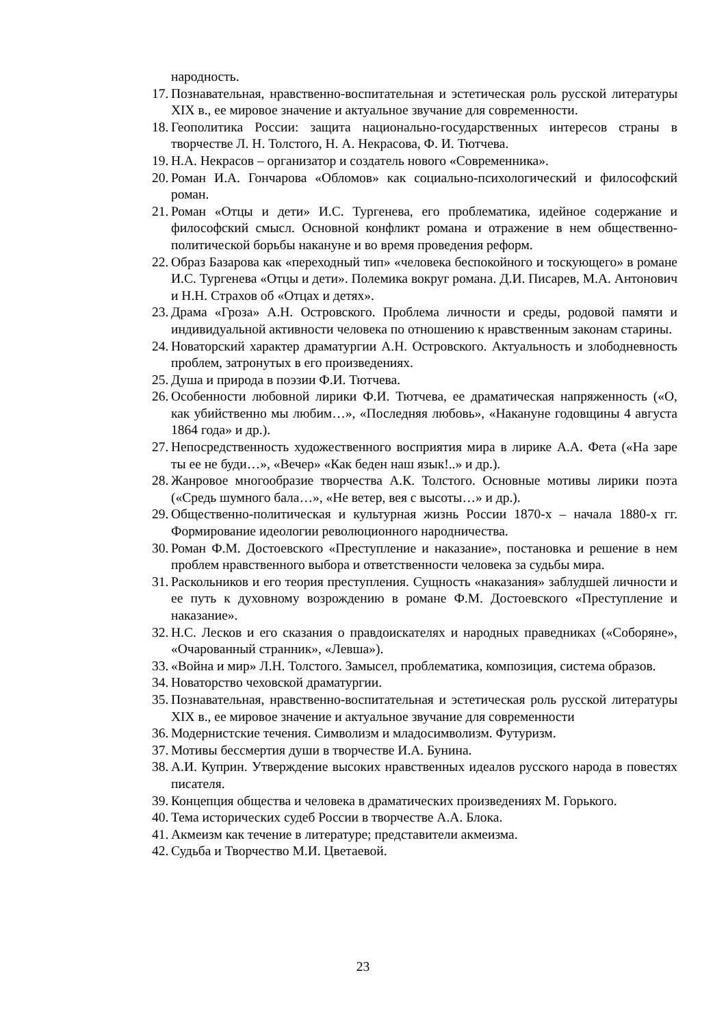народность.
17. Познавательная, нравственно-воспитательная и эстетическая роль русской литературы XIX в., ее мировое значение и актуальное звучание для современности.
18. Геополитика России: защита национально-государственных интересов страны в творчестве Л. Н. Толстого, Н. А. Некрасова, Ф. И. Тютчева.
19. Н.А. Некрасов – организатор и создатель нового «Современника».
20. Роман И.А. Гончарова «Обломов» как социально-психологический и философский роман.
21. Роман «Отцы и дети» И.С. Тургенева, его проблематика, идейное содержание и философский смысл. Основной конфликт романа и отражение в нем общественно-политической борьбы накануне и во время проведения реформ.
22. Образ Базарова как «переходный тип» «человека беспокойного и тоскующего» в романе И.С. Тургенева «Отцы и дети». Полемика вокруг романа. Д.И. Писарев, М.А. Антонович и Н.Н. Страхов об «Отцах и детях».
23. Драма «Гроза» А.Н. Островского. Проблема личности и среды, родовой памяти и индивидуальной активности человека по отношению к нравственным законам старины.
24. Новаторский характер драматургии А.Н. Островского. Актуальность и злободневность проблем, затронутых в его произведениях.
25. Душа и природа в поэзии Ф.И. Тютчева.
26. Особенности любовной лирики Ф.И. Тютчева, ее драматическая напряженность («О, как убийственно мы любим…», «Последняя любовь», «Накануне годовщины 4 августа 1864 года» и др.).
27. Непосредственность художественного восприятия мира в лирике А.А. Фета («На заре ты ее не буди…», «Вечер» «Как беден наш язык!..» и др.).
28. Жанровое многообразие творчества А.К. Толстого. Основные мотивы лирики поэта («Средь шумного бала…», «Не ветер, вея с высоты…» и др.).
29. Общественно-политическая и культурная жизнь России 1870-х – начала 1880-х гг. Формирование идеологии революционного народничества.
30. Роман Ф.М. Достоевского «Преступление и наказание», постановка и решение в нем проблем нравственного выбора и ответственности человека за судьбы мира.
31. Раскольников и его теория преступления. Сущность «наказания» заблудшей личности и ее путь к духовному возрождению в романе Ф.М. Достоевского «Преступление и наказание».
32. Н.С. Лесков и его сказания о правдоискателях и народных праведниках («Соборяне», «Очарованный странник», «Левша»).
33. «Война и мир» Л.Н. Толстого. Замысел, проблематика, композиция, система образов.
34. Новаторство чеховской драматургии.
35. Познавательная, нравственно-воспитательная и эстетическая роль русской литературы XIX в., ее мировое значение и актуальное звучание для современности
36. Модернистские течения. Символизм и младосимволизм. Футуризм.
37. Мотивы бессмертия души в творчестве И.А. Бунина.
38. А.И. Куприн. Утверждение высоких нравственных идеалов русского народа в повестях писателя.
39. Концепция общества и человека в драматических произведениях М. Горького.
40. Тема исторических судеб России в творчестве А.А. Блока.
41. Акмеизм как течение в литературе; представители акмеизма.
42. Судьба и Творчество М.И. Цветаевой.
23